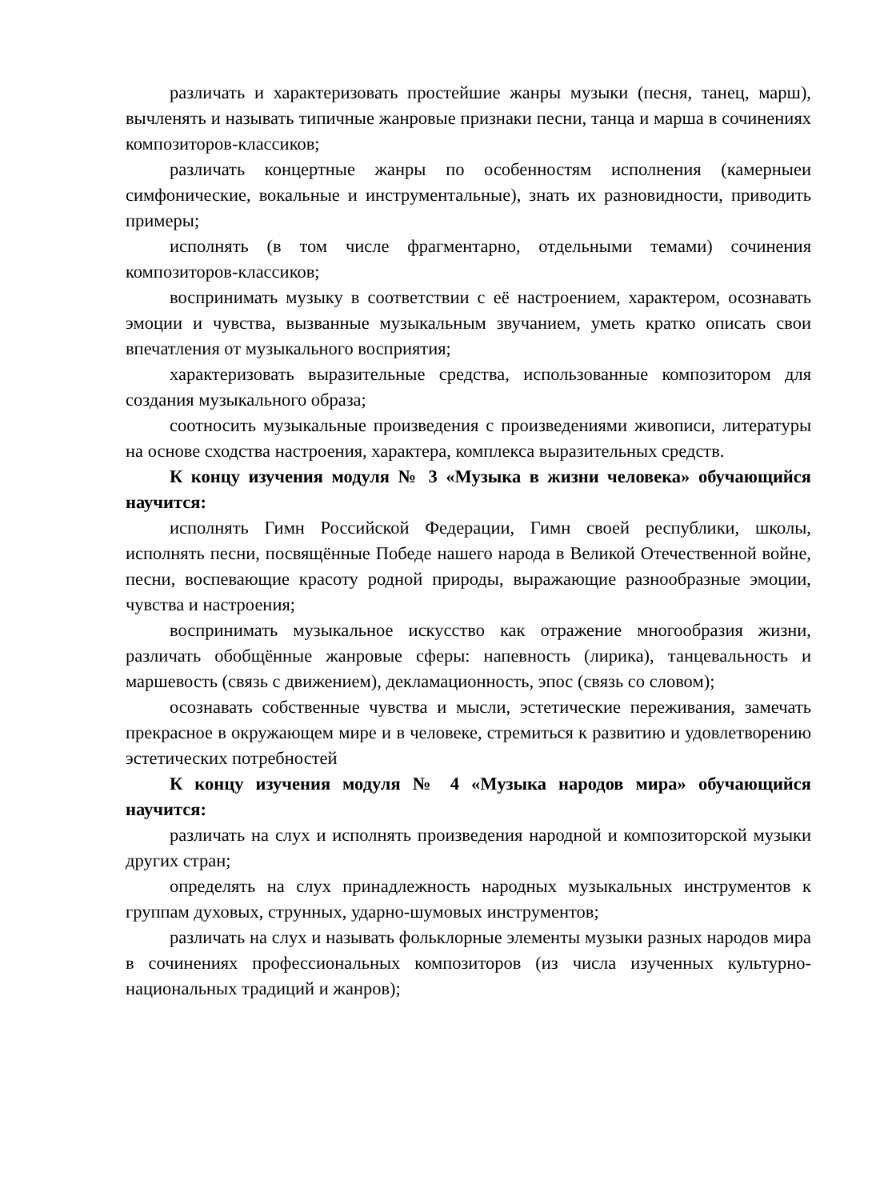различать и характеризовать простейшие жанры музыки (песня, танец, марш), вычленять и называть типичные жанровые признаки песни, танца и марша в сочинениях композиторов-классиков;
различать концертные жанры по особенностям исполнения (камерныеи симфонические, вокальные и инструментальные), знать их разновидности, приводить примеры;
исполнять (в том числе фрагментарно, отдельными темами) сочинения композиторов-классиков;
воспринимать музыку в соответствии с её настроением, характером, осознавать эмоции и чувства, вызванные музыкальным звучанием, уметь кратко описать свои впечатления от музыкального восприятия;
характеризовать выразительные средства, использованные композитором для создания музыкального образа;
соотносить музыкальные произведения с произведениями живописи, литературы на основе сходства настроения, характера, комплекса выразительных средств.
К концу изучения модуля № 3 «Музыка в жизни человека» обучающийся научится:
исполнять Гимн Российской Федерации, Гимн своей республики, школы, исполнять песни, посвящённые Победе нашего народа в Великой Отечественной войне, песни, воспевающие красоту родной природы, выражающие разнообразные эмоции, чувства и настроения;
воспринимать музыкальное искусство как отражение многообразия жизни, различать обобщённые жанровые сферы: напевность (лирика), танцевальность и маршевость (связь с движением), декламационность, эпос (связь со словом);
осознавать собственные чувства и мысли, эстетические переживания, замечать прекрасное в окружающем мире и в человеке, стремиться к развитию и удовлетворению эстетических потребностей
К концу изучения модуля № 4 «Музыка народов мира» обучающийся научится:
различать на слух и исполнять произведения народной и композиторской музыки других стран;
определять на слух принадлежность народных музыкальных инструментов к группам духовых, струнных, ударно-шумовых инструментов;
различать на слух и называть фольклорные элементы музыки разных народов мира в сочинениях профессиональных композиторов (из числа изученных культурно-национальных традиций и жанров);